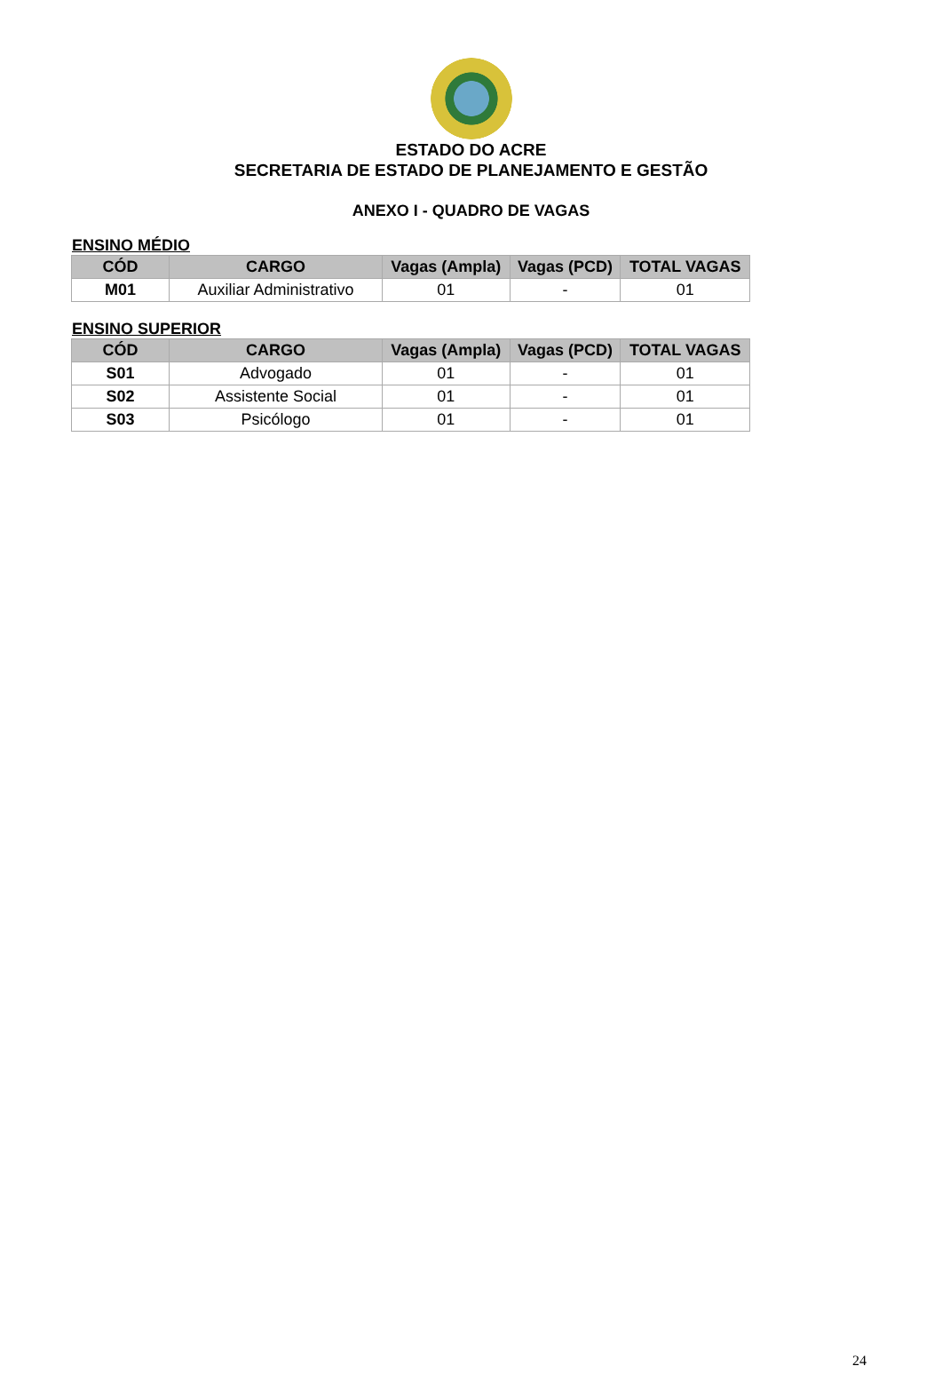ESTADO DO ACRE
SECRETARIA DE ESTADO DE PLANEJAMENTO E GESTÃO
ANEXO I - QUADRO DE VAGAS
ENSINO MÉDIO
| CÓD | CARGO | Vagas (Ampla) | Vagas (PCD) | TOTAL VAGAS |
| --- | --- | --- | --- | --- |
| M01 | Auxiliar Administrativo | 01 | - | 01 |
ENSINO SUPERIOR
| CÓD | CARGO | Vagas (Ampla) | Vagas (PCD) | TOTAL VAGAS |
| --- | --- | --- | --- | --- |
| S01 | Advogado | 01 | - | 01 |
| S02 | Assistente Social | 01 | - | 01 |
| S03 | Psicólogo | 01 | - | 01 |
24